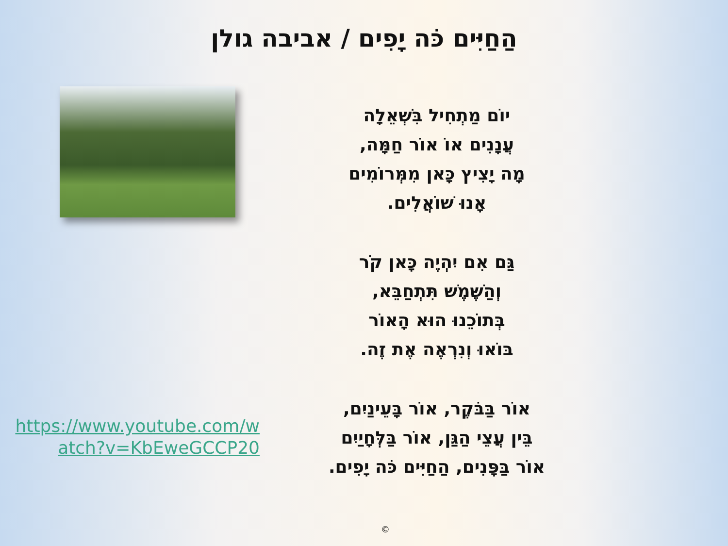הַחַיִּים כֹּה יָפִים / אביבה גולן
יוֹם מַתְחִיל בִּשְׁאֵלָה
עֲנָנִים אוֹ אוֹר חַמָּה,
מָה יָצִיץ כָּאן מִמְּרוֹמִים
אָנוּ שׁוֹאֲלִים.
גַּם אִם יִהְיֶה כָּאן קֹר
וְהַשֶּׁמֶשׁ תִּתְחַבֵּא,
בְּתוֹכֵנוּ הוּא הָאוֹר
בּוֹאוּ וְנִרְאֶה אֶת זֶה.
אוֹר בַּבֹּקֶר, אוֹר בָּעֵינַיִם,
בֵּין עֲצֵי הַגַּן, אוֹר בַּלְּחָיַיִם
אוֹר בַּפָּנִים, הַחַיִּים כֹּה יָפִים.
https://www.youtube.com/watch?v=KbEweGCCP20
©